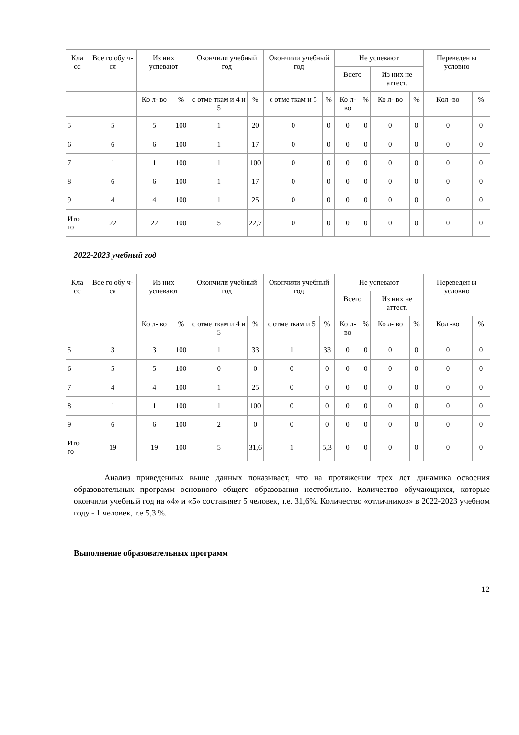| Кла сс | Все го обу ч- ся | Из них успевают | | Окончили учебный год | | Окончили учебный год | | Не успевают | | | | Переведен ы условно | |
| --- | --- | --- | --- | --- | --- | --- | --- | --- | --- | --- | --- | --- | --- |
| | | | | | | | | Всего | | Из них не аттест. | | | |
| | | Ко л- во | % | с отме ткам и 4 и 5 | % | с отме ткам и 5 | % | Ко л- во | % | Ко л- во | % | Кол -во | % |
| 5 | 5 | 5 | 100 | 1 | 20 | 0 | 0 | 0 | 0 | 0 | 0 | 0 | 0 |
| 6 | 6 | 6 | 100 | 1 | 17 | 0 | 0 | 0 | 0 | 0 | 0 | 0 | 0 |
| 7 | 1 | 1 | 100 | 1 | 100 | 0 | 0 | 0 | 0 | 0 | 0 | 0 | 0 |
| 8 | 6 | 6 | 100 | 1 | 17 | 0 | 0 | 0 | 0 | 0 | 0 | 0 | 0 |
| 9 | 4 | 4 | 100 | 1 | 25 | 0 | 0 | 0 | 0 | 0 | 0 | 0 | 0 |
| Ито го | 22 | 22 | 100 | 5 | 22,7 | 0 | 0 | 0 | 0 | 0 | 0 | 0 | 0 |
2022-2023 учебный год
| Кла сс | Все го обу ч- ся | Из них успевают | | Окончили учебный год | | Окончили учебный год | | Не успевают | | | | Переведен ы условно | |
| --- | --- | --- | --- | --- | --- | --- | --- | --- | --- | --- | --- | --- | --- |
| | | | | | | | | Всего | | Из них не аттест. | | | |
| | | Ко л- во | % | с отме ткам и 4 и 5 | % | с отме ткам и 5 | % | Ко л- во | % | Ко л- во | % | Кол -во | % |
| 5 | 3 | 3 | 100 | 1 | 33 | 1 | 33 | 0 | 0 | 0 | 0 | 0 | 0 |
| 6 | 5 | 5 | 100 | 0 | 0 | 0 | 0 | 0 | 0 | 0 | 0 | 0 | 0 |
| 7 | 4 | 4 | 100 | 1 | 25 | 0 | 0 | 0 | 0 | 0 | 0 | 0 | 0 |
| 8 | 1 | 1 | 100 | 1 | 100 | 0 | 0 | 0 | 0 | 0 | 0 | 0 | 0 |
| 9 | 6 | 6 | 100 | 2 | 0 | 0 | 0 | 0 | 0 | 0 | 0 | 0 | 0 |
| Ито го | 19 | 19 | 100 | 5 | 31,6 | 1 | 5,3 | 0 | 0 | 0 | 0 | 0 | 0 |
Анализ приведенных выше данных показывает, что на протяжении трех лет динамика освоения образовательных программ основного общего образования нестобильно. Количество обучающихся, которые окончили учебный год на «4» и «5» составляет 5 человек, т.е. 31,6%. Количество «отличников» в 2022-2023 учебном году - 1 человек, т.е 5,3 %.
Выполнение образовательных программ
12